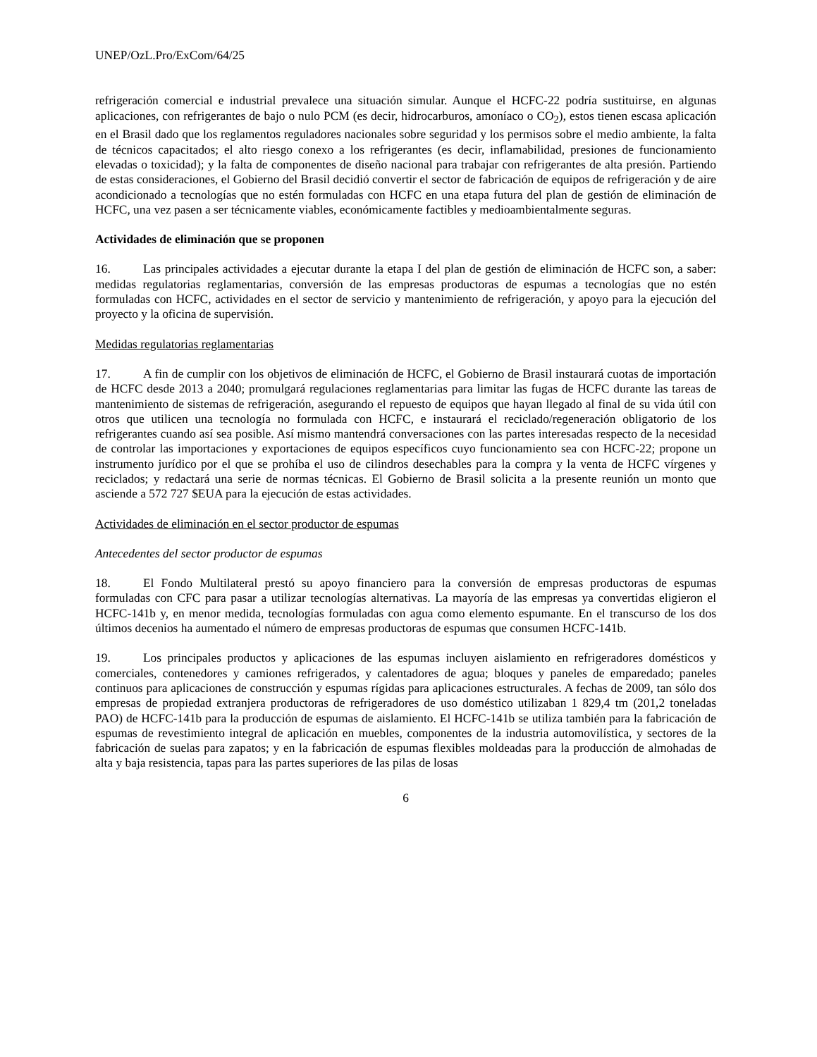UNEP/OzL.Pro/ExCom/64/25
refrigeración comercial e industrial prevalece una situación simular. Aunque el HCFC-22 podría sustituirse, en algunas aplicaciones, con refrigerantes de bajo o nulo PCM (es decir, hidrocarburos, amoníaco o CO<sub>2</sub>), estos tienen escasa aplicación en el Brasil dado que los reglamentos reguladores nacionales sobre seguridad y los permisos sobre el medio ambiente, la falta de técnicos capacitados; el alto riesgo conexo a los refrigerantes (es decir, inflamabilidad, presiones de funcionamiento elevadas o toxicidad); y la falta de componentes de diseño nacional para trabajar con refrigerantes de alta presión. Partiendo de estas consideraciones, el Gobierno del Brasil decidió convertir el sector de fabricación de equipos de refrigeración y de aire acondicionado a tecnologías que no estén formuladas con HCFC en una etapa futura del plan de gestión de eliminación de HCFC, una vez pasen a ser técnicamente viables, económicamente factibles y medioambientalmente seguras.
Actividades de eliminación que se proponen
16. Las principales actividades a ejecutar durante la etapa I del plan de gestión de eliminación de HCFC son, a saber: medidas regulatorias reglamentarias, conversión de las empresas productoras de espumas a tecnologías que no estén formuladas con HCFC, actividades en el sector de servicio y mantenimiento de refrigeración, y apoyo para la ejecución del proyecto y la oficina de supervisión.
Medidas regulatorias reglamentarias
17. A fin de cumplir con los objetivos de eliminación de HCFC, el Gobierno de Brasil instaurará cuotas de importación de HCFC desde 2013 a 2040; promulgará regulaciones reglamentarias para limitar las fugas de HCFC durante las tareas de mantenimiento de sistemas de refrigeración, asegurando el repuesto de equipos que hayan llegado al final de su vida útil con otros que utilicen una tecnología no formulada con HCFC, e instaurará el reciclado/regeneración obligatorio de los refrigerantes cuando así sea posible. Así mismo mantendrá conversaciones con las partes interesadas respecto de la necesidad de controlar las importaciones y exportaciones de equipos específicos cuyo funcionamiento sea con HCFC-22; propone un instrumento jurídico por el que se prohíba el uso de cilindros desechables para la compra y la venta de HCFC vírgenes y reciclados; y redactará una serie de normas técnicas. El Gobierno de Brasil solicita a la presente reunión un monto que asciende a 572 727 $EUA para la ejecución de estas actividades.
Actividades de eliminación en el sector productor de espumas
Antecedentes del sector productor de espumas
18. El Fondo Multilateral prestó su apoyo financiero para la conversión de empresas productoras de espumas formuladas con CFC para pasar a utilizar tecnologías alternativas. La mayoría de las empresas ya convertidas eligieron el HCFC-141b y, en menor medida, tecnologías formuladas con agua como elemento espumante. En el transcurso de los dos últimos decenios ha aumentado el número de empresas productoras de espumas que consumen HCFC-141b.
19. Los principales productos y aplicaciones de las espumas incluyen aislamiento en refrigeradores domésticos y comerciales, contenedores y camiones refrigerados, y calentadores de agua; bloques y paneles de emparedado; paneles continuos para aplicaciones de construcción y espumas rígidas para aplicaciones estructurales. A fechas de 2009, tan sólo dos empresas de propiedad extranjera productoras de refrigeradores de uso doméstico utilizaban 1 829,4 tm (201,2 toneladas PAO) de HCFC-141b para la producción de espumas de aislamiento. El HCFC-141b se utiliza también para la fabricación de espumas de revestimiento integral de aplicación en muebles, componentes de la industria automovilística, y sectores de la fabricación de suelas para zapatos; y en la fabricación de espumas flexibles moldeadas para la producción de almohadas de alta y baja resistencia, tapas para las partes superiores de las pilas de losas
6